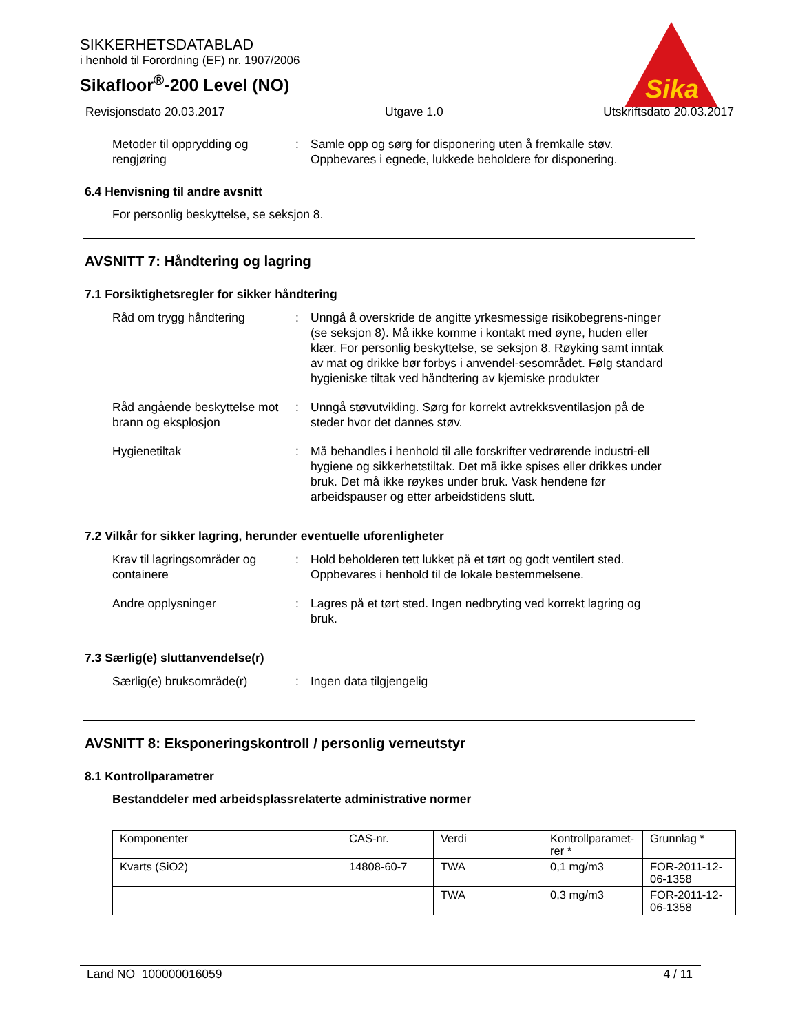Sika
SIKKERHETSDATABLAD
i henhold til Forordning (EF) nr. 1907/2006
Sikafloor<sup>®</sup>-200 Level (NO)
Revisjonsdato 20.03.2017 Utgave 1.0 Utskriftsdato 20.03.2017
Metoder til opprydding og rengjøring
: Samle opp og sørg for disponering uten å fremkalle støv. Oppbevares i egnede, lukkede beholdere for disponering.
6.4 Henvisning til andre avsnitt
For personlig beskyttelse, se seksjon 8.
AVSNITT 7: Håndtering og lagring
7.1 Forsiktighetsregler for sikker håndtering
Råd om trygg håndtering : Unngå å overskride de angitte yrkesmessige risikobegrens-ninger (se seksjon 8). Må ikke komme i kontakt med øyne, huden eller klær. For personlig beskyttelse, se seksjon 8. Røyking samt inntak av mat og drikke bør forbys i anvendel-sesområdet. Følg standard hygieniske tiltak ved håndtering av kjemiske produkter
Råd angående beskyttelse mot brann og eksplosjon
: Unngå støvutvikling. Sørg for korrekt avtrekksventilasjon på de steder hvor det dannes støv.
Hygienetiltak : Må behandles i henhold til alle forskrifter vedrørende industri-ell hygiene og sikkerhetstiltak. Det må ikke spises eller drikkes under bruk. Det må ikke røykes under bruk. Vask hendene før arbeidspauser og etter arbeidstidens slutt.
7.2 Vilkår for sikker lagring, herunder eventuelle uforenligheter
Krav til lagringsområder og containere
: Hold beholderen tett lukket på et tørt og godt ventilert sted. Oppbevares i henhold til de lokale bestemmelsene.
Andre opplysninger : Lagres på et tørt sted. Ingen nedbryting ved korrekt lagring og bruk.
7.3 Særlig(e) sluttanvendelse(r)
Særlig(e) bruksområde(r) : Ingen data tilgjengelig
AVSNITT 8: Eksponeringskontroll / personlig verneutstyr
8.1 Kontrollparametrer
Bestanddeler med arbeidsplassrelaterte administrative normer
| Komponenter | CAS-nr. | Verdi | Kontrollparamet-rer * | Grunnlag * |
| Kvarts (SiO2) | 14808-60-7 | TWA | 0,1 mg/m3 | FOR-2011-12-06-1358 |
| | | TWA | 0,3 mg/m3 | FOR-2011-12-06-1358 |
Land NO 100000016059 4 / 11